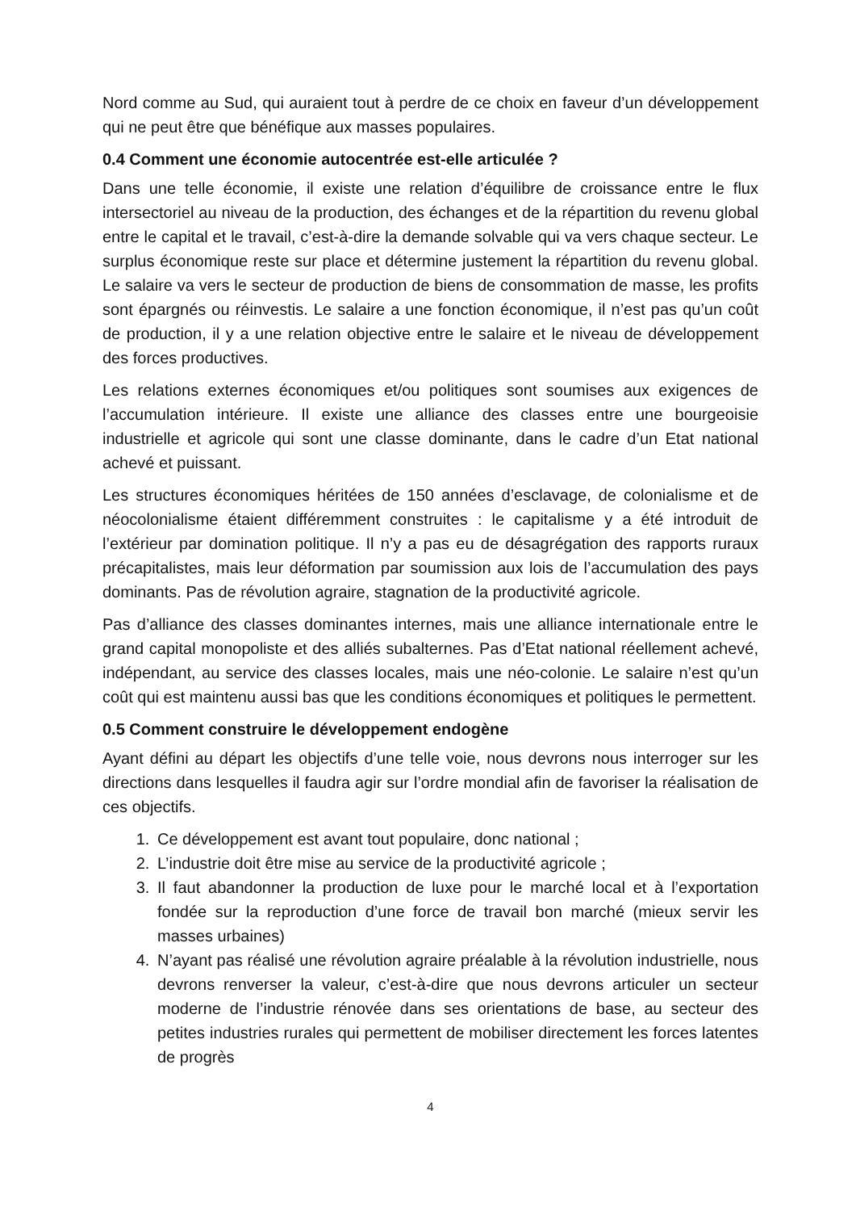Nord comme au Sud, qui auraient tout à perdre de ce choix en faveur d’un développement qui ne peut être que bénéfique aux masses populaires.
0.4 Comment une économie autocentrée est-elle articulée ?
Dans une telle économie, il existe une relation d’équilibre de croissance entre le flux intersectoriel au niveau de la production, des échanges et de la répartition du revenu global entre le capital et le travail, c’est-à-dire la demande solvable qui va vers chaque secteur. Le surplus économique reste sur place et détermine justement la répartition du revenu global. Le salaire va vers le secteur de production de biens de consommation de masse, les profits sont épargnés ou réinvestis. Le salaire a une fonction économique, il n’est pas qu’un coût de production, il y a une relation objective entre le salaire et le niveau de développement des forces productives.
Les relations externes économiques et/ou politiques sont soumises aux exigences de l’accumulation intérieure. Il existe une alliance des classes entre une bourgeoisie industrielle et agricole qui sont une classe dominante, dans le cadre d’un Etat national achevé et puissant.
Les structures économiques héritées de 150 années d’esclavage, de colonialisme et de néocolonialisme étaient différemment construites : le capitalisme y a été introduit de l’extérieur par domination politique. Il n’y a pas eu de désagrégation des rapports ruraux précapitalistes, mais leur déformation par soumission aux lois de l’accumulation des pays dominants. Pas de révolution agraire, stagnation de la productivité agricole.
Pas d’alliance des classes dominantes internes, mais une alliance internationale entre le grand capital monopoliste et des alliés subalternes. Pas d’Etat national réellement achevé, indépendant, au service des classes locales, mais une néo-colonie. Le salaire n’est qu’un coût qui est maintenu aussi bas que les conditions économiques et politiques le permettent.
0.5 Comment construire le développement endogène
Ayant défini au départ les objectifs d’une telle voie, nous devrons nous interroger sur les directions dans lesquelles il faudra agir sur l’ordre mondial afin de favoriser la réalisation de ces objectifs.
1. Ce développement est avant tout populaire, donc national ;
2. L’industrie doit être mise au service de la productivité agricole ;
3. Il faut abandonner la production de luxe pour le marché local et à l’exportation fondée sur la reproduction d’une force de travail bon marché (mieux servir les masses urbaines)
4. N’ayant pas réalisé une révolution agraire préalable à la révolution industrielle, nous devrons renverser la valeur, c’est-à-dire que nous devrons articuler un secteur moderne de l’industrie rénovée dans ses orientations de base, au secteur des petites industries rurales qui permettent de mobiliser directement les forces latentes de progrès
4